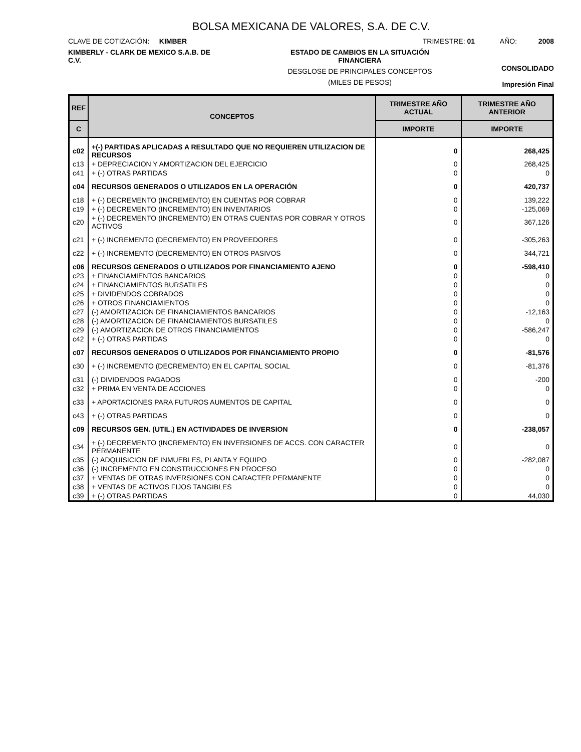BOLSA MEXICANA DE VALORES, S.A. DE C.V.
CLAVE DE COTIZACIÓN: KIMBER TRIMESTRE: 01 AÑO: 2008
KIMBERLY - CLARK DE MEXICO S.A.B. DE C.V.
ESTADO DE CAMBIOS EN LA SITUACIÓN
FINANCIERA
DESGLOSE DE PRINCIPALES CONCEPTOS
(MILES DE PESOS)
CONSOLIDADO
Impresión Final
| REF | CONCEPTOS | TRIMESTRE AÑO ACTUAL | TRIMESTRE AÑO ANTERIOR |
| --- | --- | --- | --- |
| C | | IMPORTE | IMPORTE |
| c02 | +(-) PARTIDAS APLICADAS A RESULTADO QUE NO REQUIEREN UTILIZACION DE RECURSOS | 0 | 268,425 |
| c13 | + DEPRECIACION Y AMORTIZACION DEL EJERCICIO | 0 | 268,425 |
| c41 | + (-) OTRAS PARTIDAS | 0 | 0 |
| c04 | RECURSOS GENERADOS O UTILIZADOS EN LA OPERACIÓN | 0 | 420,737 |
| c18 | + (-) DECREMENTO (INCREMENTO) EN CUENTAS POR COBRAR | 0 | 139,222 |
| c19 | + (-) DECREMENTO (INCREMENTO) EN INVENTARIOS | 0 | -125,069 |
| c20 | + (-) DECREMENTO (INCREMENTO) EN OTRAS CUENTAS POR COBRAR Y OTROS ACTIVOS | 0 | 367,126 |
| c21 | + (-) INCREMENTO (DECREMENTO) EN PROVEEDORES | 0 | -305,263 |
| c22 | + (-) INCREMENTO (DECREMENTO) EN OTROS PASIVOS | 0 | 344,721 |
| c06 | RECURSOS GENERADOS O UTILIZADOS POR FINANCIAMIENTO AJENO | 0 | -598,410 |
| c23 | + FINANCIAMIENTOS BANCARIOS | 0 | 0 |
| c24 | + FINANCIAMIENTOS BURSATILES | 0 | 0 |
| c25 | + DIVIDENDOS COBRADOS | 0 | 0 |
| c26 | + OTROS FINANCIAMIENTOS | 0 | 0 |
| c27 | (-) AMORTIZACION DE FINANCIAMIENTOS BANCARIOS | 0 | -12,163 |
| c28 | (-) AMORTIZACION DE FINANCIAMIENTOS BURSATILES | 0 | 0 |
| c29 | (-) AMORTIZACION DE OTROS FINANCIAMIENTOS | 0 | -586,247 |
| c42 | + (-) OTRAS PARTIDAS | 0 | 0 |
| c07 | RECURSOS GENERADOS O UTILIZADOS POR FINANCIAMIENTO PROPIO | 0 | -81,576 |
| c30 | + (-) INCREMENTO (DECREMENTO) EN EL CAPITAL SOCIAL | 0 | -81,376 |
| c31 | (-) DIVIDENDOS PAGADOS | 0 | -200 |
| c32 | + PRIMA EN VENTA DE ACCIONES | 0 | 0 |
| c33 | + APORTACIONES PARA FUTUROS AUMENTOS DE CAPITAL | 0 | 0 |
| c43 | + (-) OTRAS PARTIDAS | 0 | 0 |
| c09 | RECURSOS GEN. (UTIL.) EN ACTIVIDADES DE INVERSION | 0 | -238,057 |
| c34 | + (-) DECREMENTO (INCREMENTO) EN INVERSIONES DE ACCS. CON CARACTER PERMANENTE | 0 | 0 |
| c35 | (-) ADQUISICION DE INMUEBLES, PLANTA Y EQUIPO | 0 | -282,087 |
| c36 | (-) INCREMENTO EN CONSTRUCCIONES EN PROCESO | 0 | 0 |
| c37 | + VENTAS DE OTRAS INVERSIONES CON CARACTER PERMANENTE | 0 | 0 |
| c38 | + VENTAS DE ACTIVOS FIJOS TANGIBLES | 0 | 0 |
| c39 | + (-) OTRAS PARTIDAS | 0 | 44,030 |